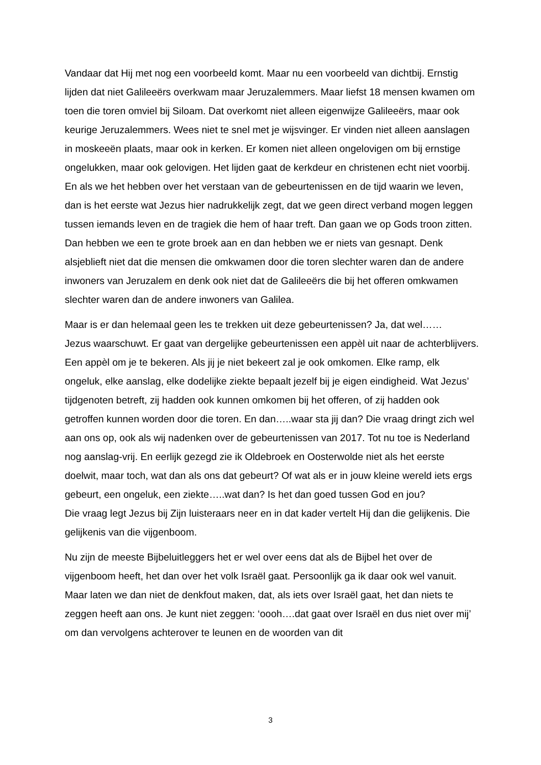Vandaar dat Hij met nog een voorbeeld komt. Maar nu een voorbeeld van dichtbij. Ernstig lijden dat niet Galileeërs overkwam maar Jeruzalemmers. Maar liefst 18 mensen kwamen om toen die toren omviel bij Siloam. Dat overkomt niet alleen eigenwijze Galileeërs, maar ook keurige Jeruzalemmers. Wees niet te snel met je wijsvinger. Er vinden niet alleen aanslagen in moskeeën plaats, maar ook in kerken. Er komen niet alleen ongelovigen om bij ernstige ongelukken, maar ook gelovigen. Het lijden gaat de kerkdeur en christenen echt niet voorbij. En als we het hebben over het verstaan van de gebeurtenissen en de tijd waarin we leven, dan is het eerste wat Jezus hier nadrukkelijk zegt, dat we geen direct verband mogen leggen tussen iemands leven en de tragiek die hem of haar treft. Dan gaan we op Gods troon zitten. Dan hebben we een te grote broek aan en dan hebben we er niets van gesnapt. Denk alsjeblieft niet dat die mensen die omkwamen door die toren slechter waren dan de andere inwoners van Jeruzalem en denk ook niet dat de Galileeërs die bij het offeren omkwamen slechter waren dan de andere inwoners van Galilea.
Maar is er dan helemaal geen les te trekken uit deze gebeurtenissen? Ja, dat wel……
Jezus waarschuwt. Er gaat van dergelijke gebeurtenissen een appèl uit naar de achterblijvers. Een appèl om je te bekeren. Als jij je niet bekeert zal je ook omkomen. Elke ramp, elk ongeluk, elke aanslag, elke dodelijke ziekte bepaalt jezelf bij je eigen eindigheid. Wat Jezus’ tijdgenoten betreft, zij hadden ook kunnen omkomen bij het offeren, of zij hadden ook getroffen kunnen worden door die toren. En dan…..waar sta jij dan? Die vraag dringt zich wel aan ons op, ook als wij nadenken over de gebeurtenissen van 2017. Tot nu toe is Nederland nog aanslag-vrij. En eerlijk gezegd zie ik Oldebroek en Oosterwolde niet als het eerste doelwit, maar toch, wat dan als ons dat gebeurt? Of wat als er in jouw kleine wereld iets ergs gebeurt, een ongeluk, een ziekte…..wat dan? Is het dan goed tussen God en jou?
Die vraag legt Jezus bij Zijn luisteraars neer en in dat kader vertelt Hij dan die gelijkenis. Die gelijkenis van die vijgenboom.
Nu zijn de meeste Bijbeluitleggers het er wel over eens dat als de Bijbel het over de vijgenboom heeft, het dan over het volk Israël gaat. Persoonlijk ga ik daar ook wel vanuit. Maar laten we dan niet de denkfout maken, dat, als iets over Israël gaat, het dan niets te zeggen heeft aan ons. Je kunt niet zeggen: ‘oooh….dat gaat over Israël en dus niet over mij’ om dan vervolgens achterover te leunen en de woorden van dit
3